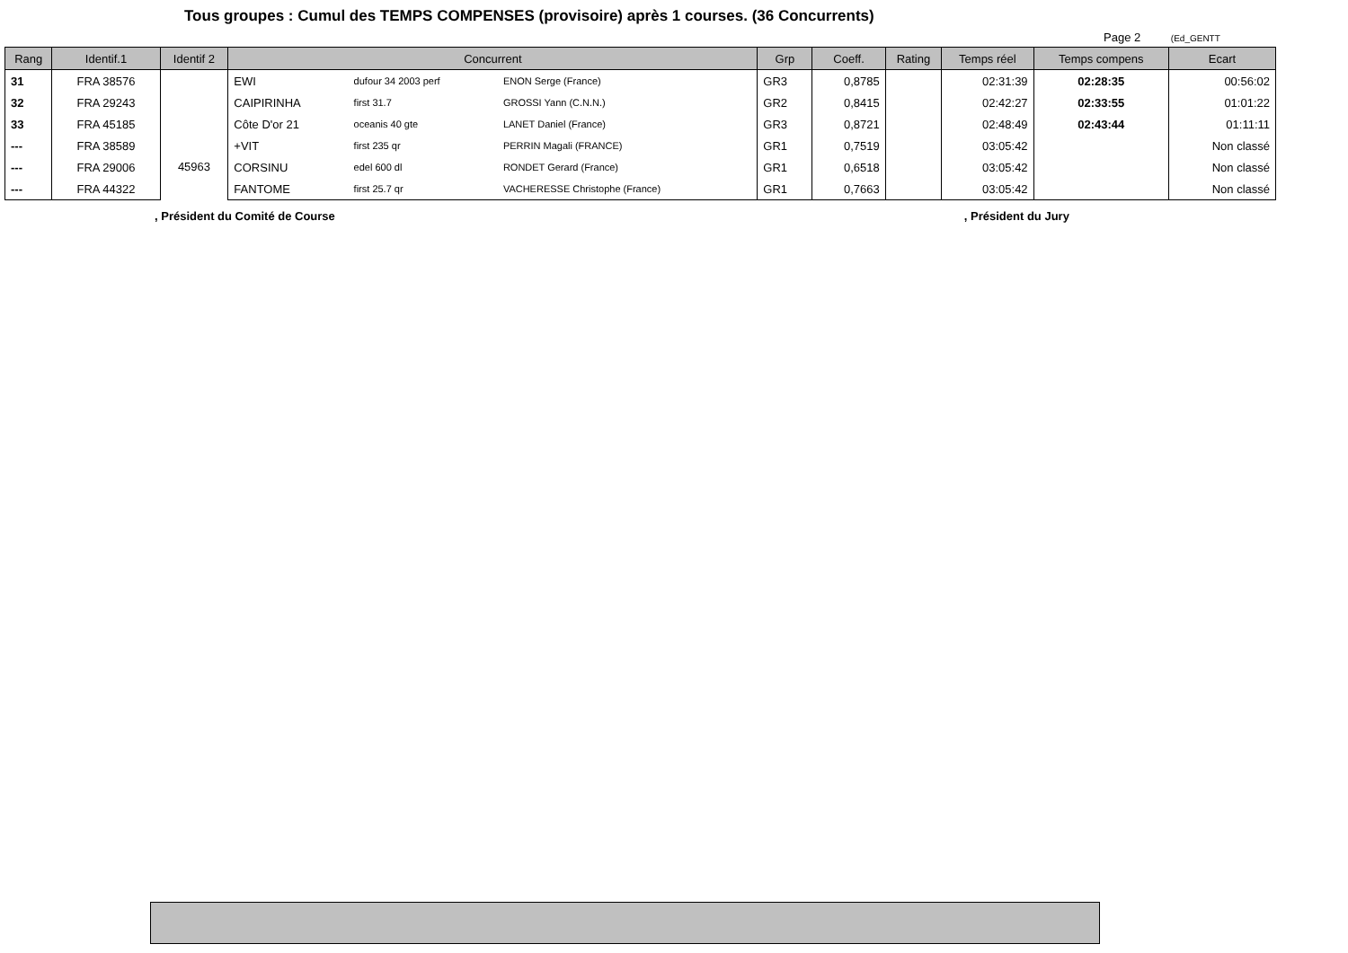Tous groupes : Cumul des TEMPS COMPENSES (provisoire) après 1 courses. (36 Concurrents)
Page 2 (Ed_GENTT
| Rang | Identif.1 | Identif 2 | Concurrent | | | Grp | Coeff. | Rating | Temps réel | Temps compens | Ecart |
| --- | --- | --- | --- | --- | --- | --- | --- | --- | --- | --- | --- |
| 31 | FRA 38576 | 45963 | EWI | dufour 34 2003 perf | ENON Serge (France) | GR3 | 0,8785 | | 02:31:39 | 02:28:35 | 00:56:02 |
| 32 | FRA 29243 | | CAIPIRINHA | first 31.7 | GROSSI Yann (C.N.N.) | GR2 | 0,8415 | | 02:42:27 | 02:33:55 | 01:01:22 |
| 33 | FRA 45185 | | Côte D'or 21 | oceanis 40 gte | LANET Daniel (France) | GR3 | 0,8721 | | 02:48:49 | 02:43:44 | 01:11:11 |
| --- | FRA 38589 | | +VIT | first 235 qr | PERRIN Magali (FRANCE) | GR1 | 0,7519 | | 03:05:42 | | Non classé |
| --- | FRA 29006 | | CORSINU | edel 600 dl | RONDET Gerard (France) | GR1 | 0,6518 | | 03:05:42 | | Non classé |
| --- | FRA 44322 | | FANTOME | first 25.7 qr | VACHERESSE Christophe (France) | GR1 | 0,7663 | | 03:05:42 | | Non classé |
, Président du Comité de Course
, Président du Jury